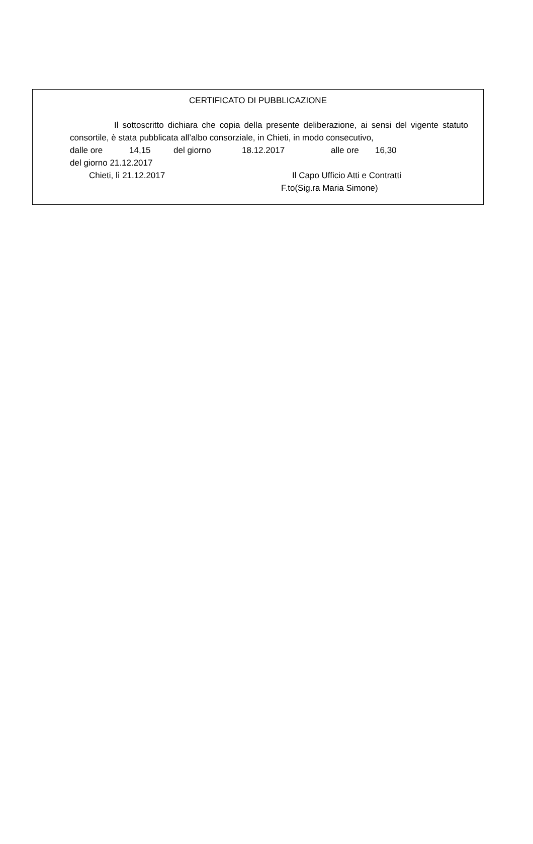CERTIFICATO DI PUBBLICAZIONE
Il sottoscritto dichiara che copia della presente deliberazione, ai sensi del vigente statuto consortile, è stata pubblicata all’albo consorziale, in Chieti, in modo consecutivo,
dalle ore 14,15 del giorno 18.12.2017 alle ore 16,30
del giorno 21.12.2017
Chieti, lì 21.12.2017 Il Capo Ufficio Atti e Contratti
F.to(Sig.ra Maria Simone)